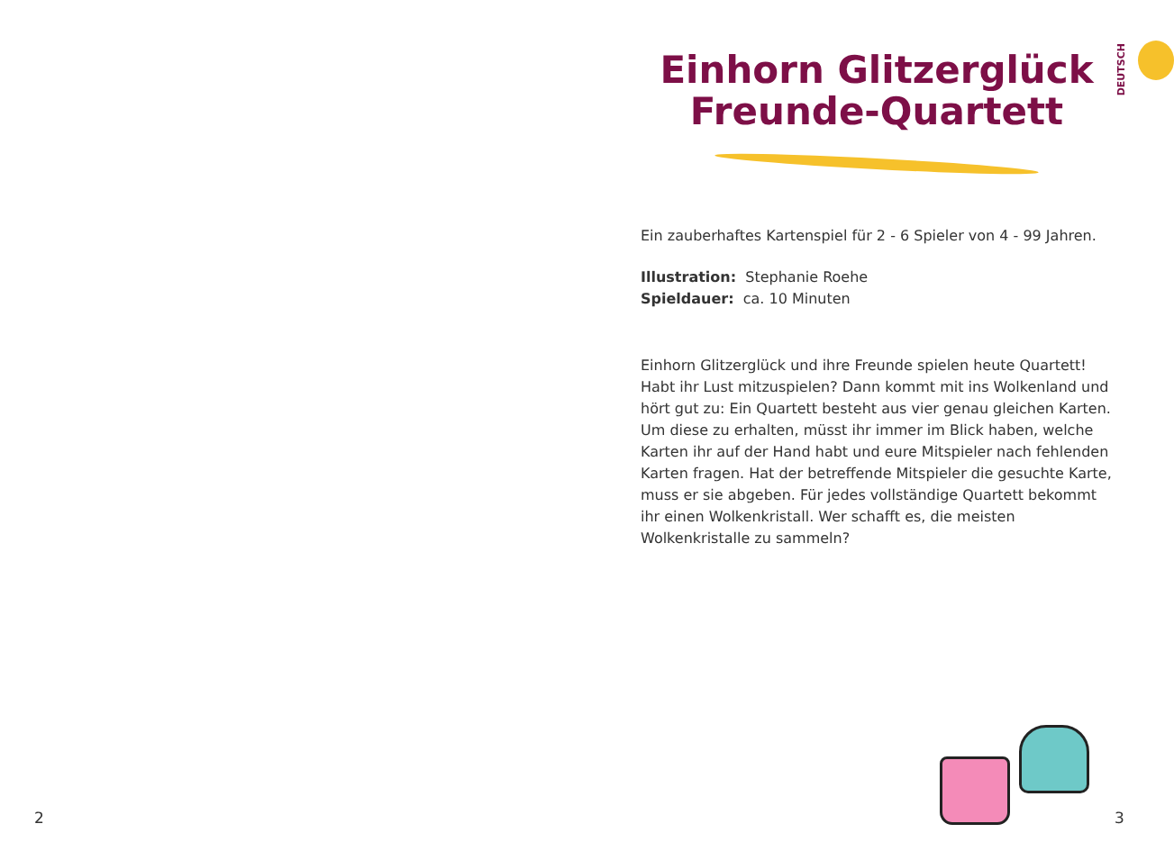2
Einhorn Glitzerglück Freunde-Quartett
DEUTSCH
Ein zauberhaftes Kartenspiel für 2 - 6 Spieler von 4 - 99 Jahren.
Illustration: Stephanie Roehe
Spieldauer: ca. 10 Minuten
Einhorn Glitzerglück und ihre Freunde spielen heute Quartett! Habt ihr Lust mitzuspielen? Dann kommt mit ins Wolkenland und hört gut zu: Ein Quartett besteht aus vier genau gleichen Karten. Um diese zu erhalten, müsst ihr immer im Blick haben, welche Karten ihr auf der Hand habt und eure Mitspieler nach fehlenden Karten fragen. Hat der betreffende Mitspieler die gesuchte Karte, muss er sie abgeben. Für jedes vollständige Quartett bekommt ihr einen Wolkenkristall. Wer schafft es, die meisten Wolkenkristalle zu sammeln?
3